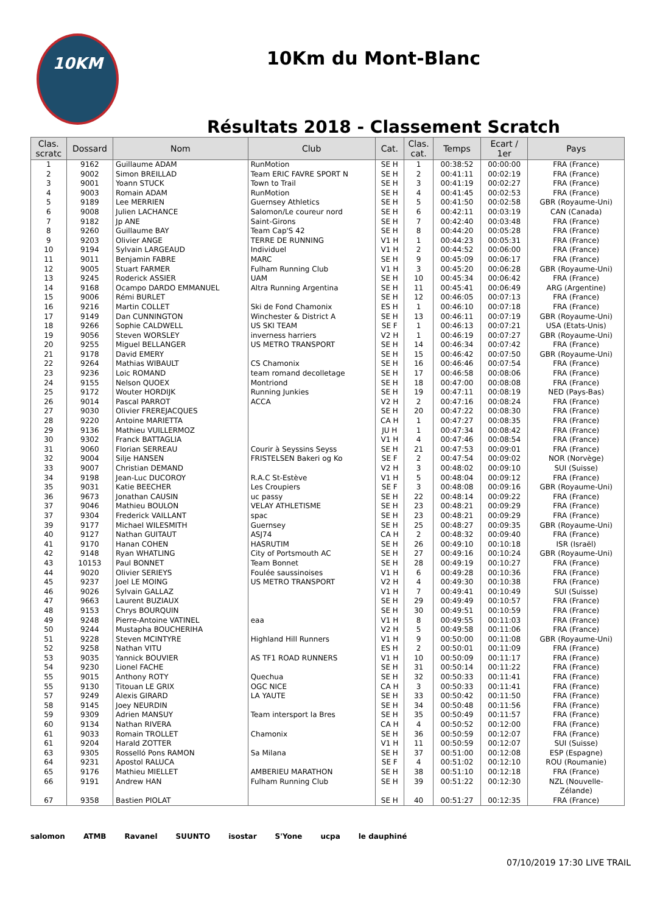10KM
10Km du Mont-Blanc
Résultats 2018 - Classement Scratch
| Clas. scratc | Dossard | Nom | Club | Cat. | Clas. cat. | Temps | Ecart / 1er | Pays |
| --- | --- | --- | --- | --- | --- | --- | --- | --- |
| 1 | 9162 | Guillaume ADAM | RunMotion | SE H | 1 | 00:38:52 | 00:00:00 | FRA (France) |
| 2 | 9002 | Simon BREILLAD | Team ERIC FAVRE SPORT N | SE H | 2 | 00:41:11 | 00:02:19 | FRA (France) |
| 3 | 9001 | Yoann STUCK | Town to Trail | SE H | 3 | 00:41:19 | 00:02:27 | FRA (France) |
| 4 | 9003 | Romain ADAM | RunMotion | SE H | 4 | 00:41:45 | 00:02:53 | FRA (France) |
| 5 | 9189 | Lee MERRIEN | Guernsey Athletics | SE H | 5 | 00:41:50 | 00:02:58 | GBR (Royaume-Uni) |
| 6 | 9008 | Julien LACHANCE | Salomon/Le coureur nord | SE H | 6 | 00:42:11 | 00:03:19 | CAN (Canada) |
| 7 | 9182 | Jp ANE | Saint-Girons | SE H | 7 | 00:42:40 | 00:03:48 | FRA (France) |
| 8 | 9260 | Guillaume BAY | Team Cap'S 42 | SE H | 8 | 00:44:20 | 00:05:28 | FRA (France) |
| 9 | 9203 | Olivier ANGE | TERRE DE RUNNING | V1 H | 1 | 00:44:23 | 00:05:31 | FRA (France) |
| 10 | 9194 | Sylvain LARGEAUD | Individuel | V1 H | 2 | 00:44:52 | 00:06:00 | FRA (France) |
| 11 | 9011 | Benjamin FABRE | MARC | SE H | 9 | 00:45:09 | 00:06:17 | FRA (France) |
| 12 | 9005 | Stuart FARMER | Fulham Running Club | V1 H | 3 | 00:45:20 | 00:06:28 | GBR (Royaume-Uni) |
| 13 | 9245 | Roderick ASSIER | UAM | SE H | 10 | 00:45:34 | 00:06:42 | FRA (France) |
| 14 | 9168 | Ocampo DARDO EMMANUEL | Altra Running Argentina | SE H | 11 | 00:45:41 | 00:06:49 | ARG (Argentine) |
| 15 | 9006 | Rémi BURLET | | SE H | 12 | 00:46:05 | 00:07:13 | FRA (France) |
| 16 | 9216 | Martin COLLET | Ski de Fond Chamonix | ES H | 1 | 00:46:10 | 00:07:18 | FRA (France) |
| 17 | 9149 | Dan CUNNINGTON | Winchester & District A | SE H | 13 | 00:46:11 | 00:07:19 | GBR (Royaume-Uni) |
| 18 | 9266 | Sophie CALDWELL | US SKI TEAM | SE F | 1 | 00:46:13 | 00:07:21 | USA (Etats-Unis) |
| 19 | 9056 | Steven WORSLEY | inverness harriers | V2 H | 1 | 00:46:19 | 00:07:27 | GBR (Royaume-Uni) |
| 20 | 9255 | Miguel BELLANGER | US METRO TRANSPORT | SE H | 14 | 00:46:34 | 00:07:42 | FRA (France) |
| 21 | 9178 | David EMERY | | SE H | 15 | 00:46:42 | 00:07:50 | GBR (Royaume-Uni) |
| 22 | 9264 | Mathias WIBAULT | CS Chamonix | SE H | 16 | 00:46:46 | 00:07:54 | FRA (France) |
| 23 | 9236 | Loic ROMAND | team romand decolletage | SE H | 17 | 00:46:58 | 00:08:06 | FRA (France) |
| 24 | 9155 | Nelson QUOEX | Montriond | SE H | 18 | 00:47:00 | 00:08:08 | FRA (France) |
| 25 | 9172 | Wouter HORDIJK | Running Junkies | SE H | 19 | 00:47:11 | 00:08:19 | NED (Pays-Bas) |
| 26 | 9014 | Pascal PARROT | ACCA | V2 H | 2 | 00:47:16 | 00:08:24 | FRA (France) |
| 27 | 9030 | Olivier FREREJACQUES | | SE H | 20 | 00:47:22 | 00:08:30 | FRA (France) |
| 28 | 9220 | Antoine MARIETTA | | CA H | 1 | 00:47:27 | 00:08:35 | FRA (France) |
| 29 | 9136 | Mathieu VUILLERMOZ | | JU H | 1 | 00:47:34 | 00:08:42 | FRA (France) |
| 30 | 9302 | Franck BATTAGLIA | | V1 H | 4 | 00:47:46 | 00:08:54 | FRA (France) |
| 31 | 9060 | Florian SERREAU | Courir à Seyssins Seyss | SE H | 21 | 00:47:53 | 00:09:01 | FRA (France) |
| 32 | 9004 | Silje HANSEN | FRISTELSEN Bakeri og Ko | SE F | 2 | 00:47:54 | 00:09:02 | NOR (Norvège) |
| 33 | 9007 | Christian DEMAND | | V2 H | 3 | 00:48:02 | 00:09:10 | SUI (Suisse) |
| 34 | 9198 | Jean-Luc DUCOROY | R.A.C St-Estève | V1 H | 5 | 00:48:04 | 00:09:12 | FRA (France) |
| 35 | 9031 | Katie BEECHER | Les Croupiers | SE F | 3 | 00:48:08 | 00:09:16 | GBR (Royaume-Uni) |
| 36 | 9673 | Jonathan CAUSIN | uc passy | SE H | 22 | 00:48:14 | 00:09:22 | FRA (France) |
| 37 | 9046 | Mathieu BOULON | VELAY ATHLETISME | SE H | 23 | 00:48:21 | 00:09:29 | FRA (France) |
| 37 | 9304 | Frederick VAILLANT | spac | SE H | 23 | 00:48:21 | 00:09:29 | FRA (France) |
| 39 | 9177 | Michael WILESMITH | Guernsey | SE H | 25 | 00:48:27 | 00:09:35 | GBR (Royaume-Uni) |
| 40 | 9127 | Nathan GUITAUT | ASJ74 | CA H | 2 | 00:48:32 | 00:09:40 | FRA (France) |
| 41 | 9170 | Hanan COHEN | HASRUTIM | SE H | 26 | 00:49:10 | 00:10:18 | ISR (Israël) |
| 42 | 9148 | Ryan WHATLING | City of Portsmouth AC | SE H | 27 | 00:49:16 | 00:10:24 | GBR (Royaume-Uni) |
| 43 | 10153 | Paul BONNET | Team Bonnet | SE H | 28 | 00:49:19 | 00:10:27 | FRA (France) |
| 44 | 9020 | Olivier SERIEYS | Foulée saussinoises | V1 H | 6 | 00:49:28 | 00:10:36 | FRA (France) |
| 45 | 9237 | Joel LE MOING | US METRO TRANSPORT | V2 H | 4 | 00:49:30 | 00:10:38 | FRA (France) |
| 46 | 9026 | Sylvain GALLAZ | | V1 H | 7 | 00:49:41 | 00:10:49 | SUI (Suisse) |
| 47 | 9663 | Laurent BUZIAUX | | SE H | 29 | 00:49:49 | 00:10:57 | FRA (France) |
| 48 | 9153 | Chrys BOURQUIN | | SE H | 30 | 00:49:51 | 00:10:59 | FRA (France) |
| 49 | 9248 | Pierre-Antoine VATINEL | eaa | V1 H | 8 | 00:49:55 | 00:11:03 | FRA (France) |
| 50 | 9244 | Mustapha BOUCHERIHA | | V2 H | 5 | 00:49:58 | 00:11:06 | FRA (France) |
| 51 | 9228 | Steven MCINTYRE | Highland Hill Runners | V1 H | 9 | 00:50:00 | 00:11:08 | GBR (Royaume-Uni) |
| 52 | 9258 | Nathan VITU | | ES H | 2 | 00:50:01 | 00:11:09 | FRA (France) |
| 53 | 9035 | Yannick BOUVIER | AS TF1 ROAD RUNNERS | V1 H | 10 | 00:50:09 | 00:11:17 | FRA (France) |
| 54 | 9230 | Lionel FACHE | | SE H | 31 | 00:50:14 | 00:11:22 | FRA (France) |
| 55 | 9015 | Anthony ROTY | Quechua | SE H | 32 | 00:50:33 | 00:11:41 | FRA (France) |
| 55 | 9130 | Titouan LE GRIX | OGC NICE | CA H | 3 | 00:50:33 | 00:11:41 | FRA (France) |
| 57 | 9249 | Alexis GIRARD | LA YAUTE | SE H | 33 | 00:50:42 | 00:11:50 | FRA (France) |
| 58 | 9145 | Joey NEURDIN | | SE H | 34 | 00:50:48 | 00:11:56 | FRA (France) |
| 59 | 9309 | Adrien MANSUY | Team intersport la Bres | SE H | 35 | 00:50:49 | 00:11:57 | FRA (France) |
| 60 | 9134 | Nathan RIVERA | | CA H | 4 | 00:50:52 | 00:12:00 | FRA (France) |
| 61 | 9033 | Romain TROLLET | Chamonix | SE H | 36 | 00:50:59 | 00:12:07 | FRA (France) |
| 61 | 9204 | Harald ZOTTER | | V1 H | 11 | 00:50:59 | 00:12:07 | SUI (Suisse) |
| 63 | 9305 | Rosselló Pons RAMON | Sa Milana | SE H | 37 | 00:51:00 | 00:12:08 | ESP (Espagne) |
| 64 | 9231 | Apostol RALUCA | | SE F | 4 | 00:51:02 | 00:12:10 | ROU (Roumanie) |
| 65 | 9176 | Mathieu MIELLET | AMBERIEU MARATHON | SE H | 38 | 00:51:10 | 00:12:18 | FRA (France) |
| 66 | 9191 | Andrew HAN | Fulham Running Club | SE H | 39 | 00:51:22 | 00:12:30 | NZL (Nouvelle- Zélande) |
| 67 | 9358 | Bastien PIOLAT | | SE H | 40 | 00:51:27 | 00:12:35 | FRA (France) |
salomon ATMB Ravanel SUUNTO isostar S'Yone ucpa le dauphiné
07/10/2019 17:30 LIVE TRAIL